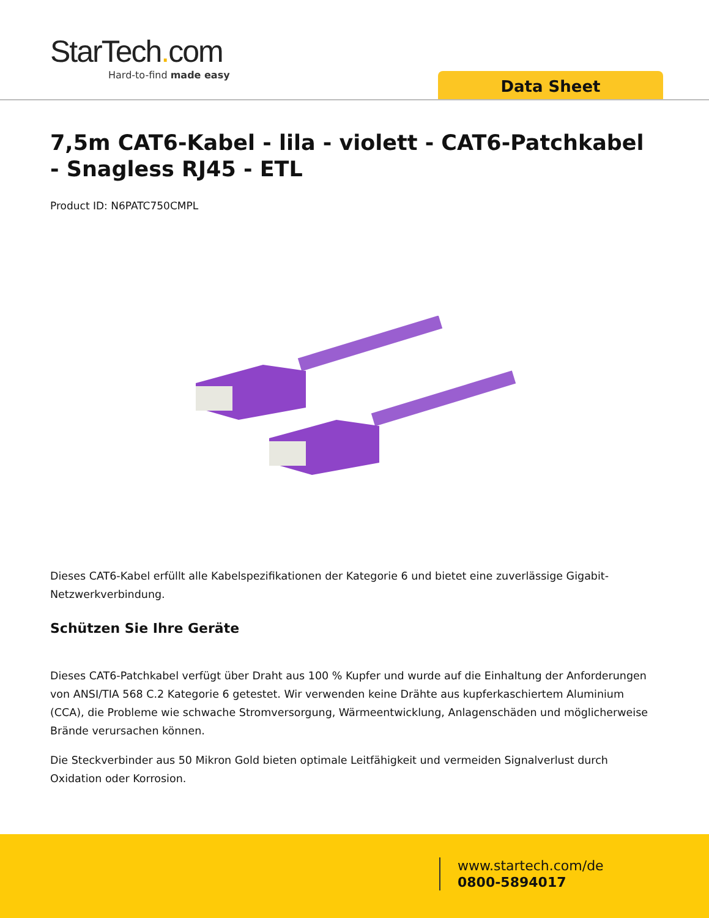StarTech. com
Hard-to-find made easy
Data Sheet
7,5m CAT6-Kabel - lila - violett - CAT6-Patchkabel - Snagless RJ45 - ETL
Product ID: N6PATC750CMPL
Dieses CAT6-Kabel erfüllt alle Kabelspezifikationen der Kategorie 6 und bietet eine zuverlässige Gigabit-Netzwerkverbindung.
Schützen Sie Ihre Geräte
Dieses CAT6-Patchkabel verfügt über Draht aus 100 % Kupfer und wurde auf die Einhaltung der Anforderungen von ANSI/TIA 568 C.2 Kategorie 6 getestet. Wir verwenden keine Drähte aus kupferkaschiertem Aluminium (CCA), die Probleme wie schwache Stromversorgung, Wärmeentwicklung, Anlagenschäden und möglicherweise Brände verursachen können.
Die Steckverbinder aus 50 Mikron Gold bieten optimale Leitfähigkeit und vermeiden Signalverlust durch Oxidation oder Korrosion.
www.startech.com/de
0800-5894017